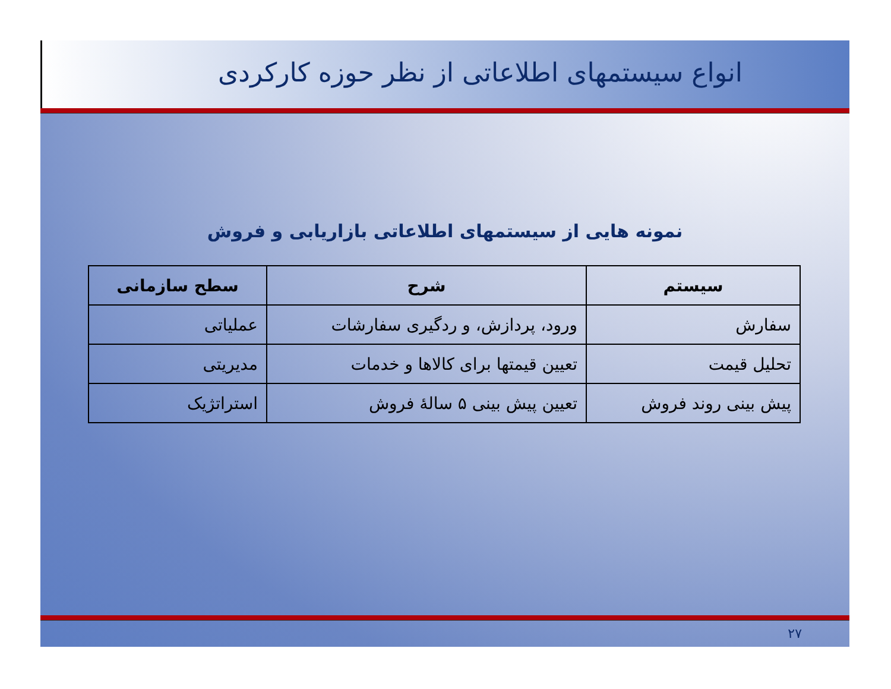انواع سیستمهای اطلاعاتی از نظر حوزه کارکردی
نمونه هایی از سیستمهای اطلاعاتی بازاریابی و فروش
| سیستم | شرح | سطح سازمانی |
| --- | --- | --- |
| سفارش | ورود، پردازش، و ردگیری سفارشات | عملیاتی |
| تحلیل قیمت | تعیین قیمتها برای کالاها و خدمات | مدیریتی |
| پیش بینی روند فروش | تعیین پیش بینی ۵ سالهٔ فروش | استراتژیک |
۲۷